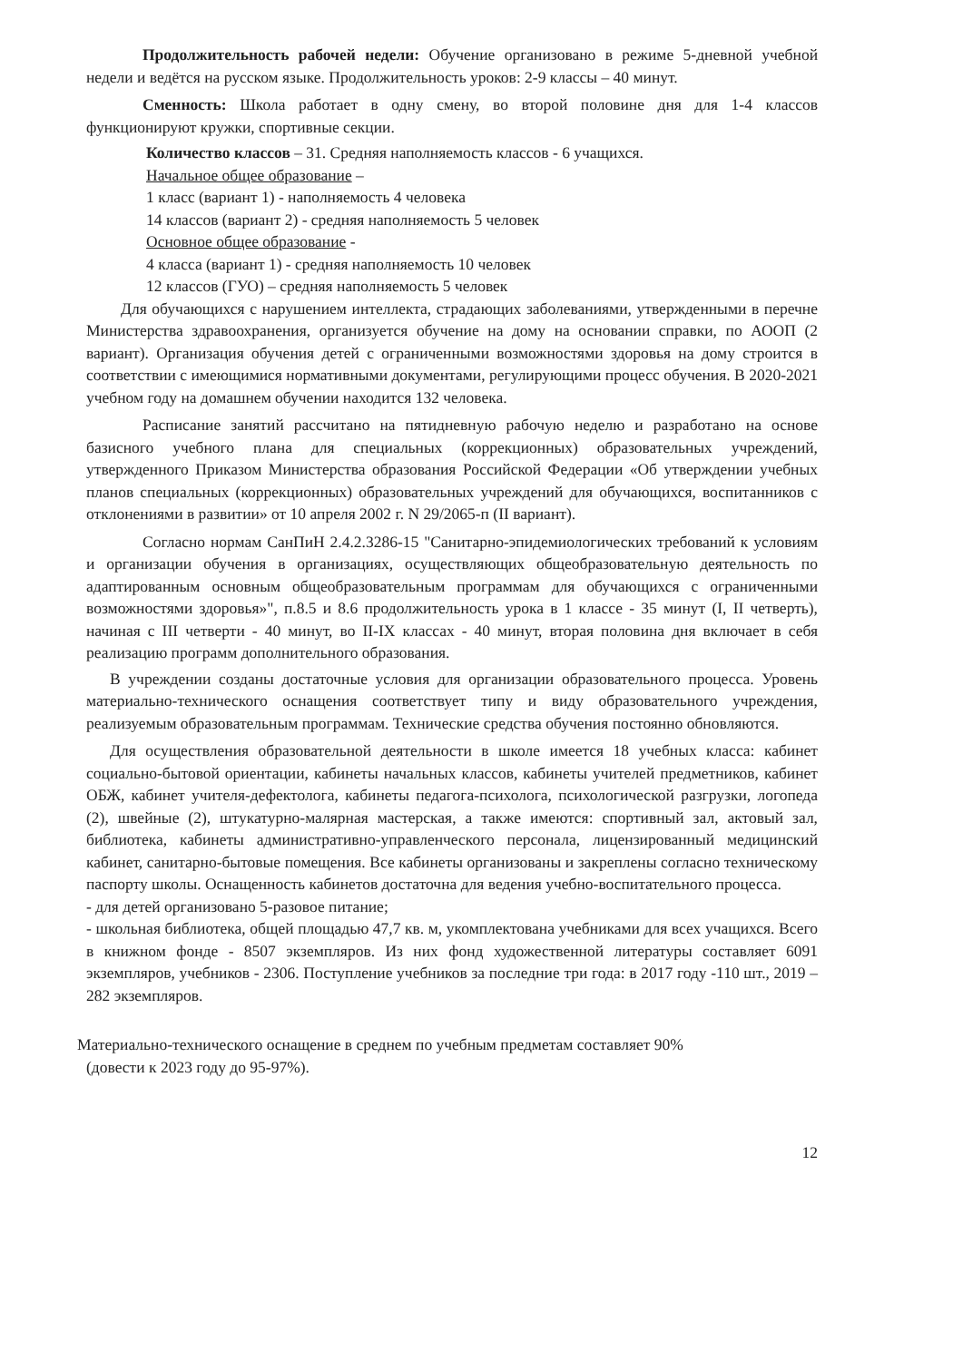Продолжительность рабочей недели: Обучение организовано в режиме 5-дневной учебной недели и ведётся на русском языке. Продолжительность уроков: 2-9 классы – 40 минут.
Сменность: Школа работает в одну смену, во второй половине дня для 1-4 классов функционируют кружки, спортивные секции.
Количество классов – 31. Средняя наполняемость классов - 6 учащихся.
Начальное общее образование –
1 класс (вариант 1) - наполняемость 4 человека
14 классов (вариант 2) - средняя наполняемость 5 человек
Основное общее образование -
4 класса (вариант 1) - средняя наполняемость 10 человек
12 классов (ГУО) – средняя наполняемость 5 человек
Для обучающихся с нарушением интеллекта, страдающих заболеваниями, утвержденными в перечне Министерства здравоохранения, организуется обучение на дому на основании справки, по АООП (2 вариант). Организация обучения детей с ограниченными возможностями здоровья на дому строится в соответствии с имеющимися нормативными документами, регулирующими процесс обучения. В 2020-2021 учебном году на домашнем обучении находится 132 человека.
Расписание занятий рассчитано на пятидневную рабочую неделю и разработано на основе базисного учебного плана для специальных (коррекционных) образовательных учреждений, утвержденного Приказом Министерства образования Российской Федерации «Об утверждении учебных планов специальных (коррекционных) образовательных учреждений для обучающихся, воспитанников с отклонениями в развитии» от 10 апреля 2002 г. N 29/2065-п (II вариант).
Согласно нормам СанПиН 2.4.2.3286-15 "Санитарно-эпидемиологических требований к условиям и организации обучения в организациях, осуществляющих общеобразовательную деятельность по адаптированным основным общеобразовательным программам для обучающихся с ограниченными возможностями здоровья»", п.8.5 и 8.6 продолжительность урока в 1 классе - 35 минут (I, II четверть), начиная с III четверти - 40 минут, во II-IX классах - 40 минут, вторая половина дня включает в себя реализацию программ дополнительного образования.
В учреждении созданы достаточные условия для организации образовательного процесса. Уровень материально-технического оснащения соответствует типу и виду образовательного учреждения, реализуемым образовательным программам. Технические средства обучения постоянно обновляются.
Для осуществления образовательной деятельности в школе имеется 18 учебных класса: кабинет социально-бытовой ориентации, кабинеты начальных классов, кабинеты учителей предметников, кабинет ОБЖ, кабинет учителя-дефектолога, кабинеты педагога-психолога, психологической разгрузки, логопеда (2), швейные (2), штукатурно-малярная мастерская, а также имеются: спортивный зал, актовый зал, библиотека, кабинеты административно-управленческого персонала, лицензированный медицинский кабинет, санитарно-бытовые помещения. Все кабинеты организованы и закреплены согласно техническому паспорту школы. Оснащенность кабинетов достаточна для ведения учебно-воспитательного процесса.
- для детей организовано 5-разовое питание;
- школьная библиотека, общей площадью 47,7 кв. м, укомплектована учебниками для всех учащихся. Всего в книжном фонде - 8507 экземпляров. Из них фонд художественной литературы составляет 6091 экземпляров, учебников - 2306. Поступление учебников за последние три года: в 2017 году -110 шт., 2019 – 282 экземпляров.
Материально-технического оснащение в среднем по учебным предметам составляет 90%
(довести к 2023 году до 95-97%).
12